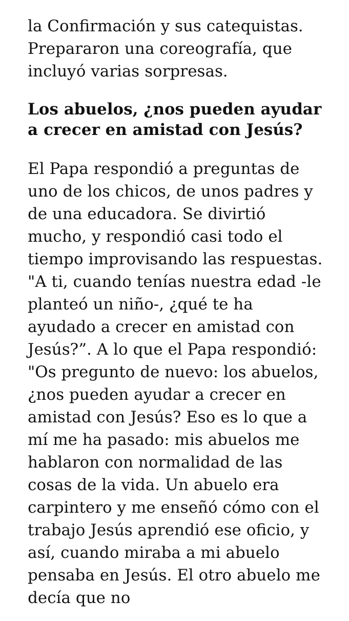la Confirmación y sus catequistas. Prepararon una coreografía, que incluyó varias sorpresas.
Los abuelos, ¿nos pueden ayudar a crecer en amistad con Jesús?
El Papa respondió a preguntas de uno de los chicos, de unos padres y de una educadora. Se divirtió mucho, y respondió casi todo el tiempo improvisando las respuestas. "A ti, cuando tenías nuestra edad -le planteó un niño-, ¿qué te ha ayudado a crecer en amistad con Jesús?”. A lo que el Papa respondió: "Os pregunto de nuevo: los abuelos, ¿nos pueden ayudar a crecer en amistad con Jesús? Eso es lo que a mí me ha pasado: mis abuelos me hablaron con normalidad de las cosas de la vida. Un abuelo era carpintero y me enseñó cómo con el trabajo Jesús aprendió ese oficio, y así, cuando miraba a mi abuelo pensaba en Jesús. El otro abuelo me decía que no